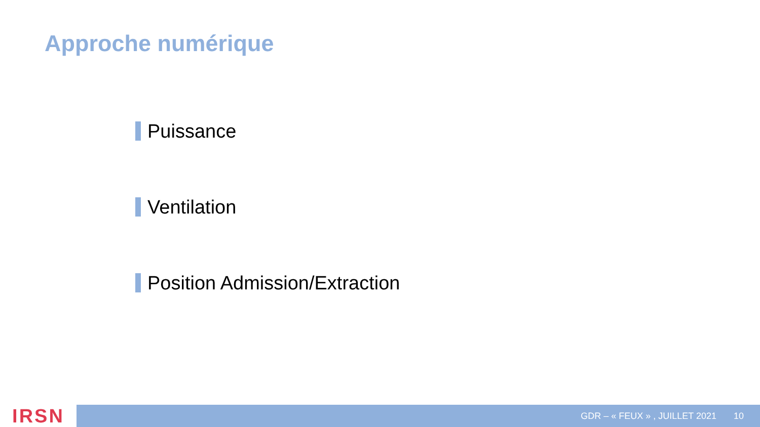Approche numérique
Puissance
Ventilation
Position Admission/Extraction
IRSN
GDR – « FEUX » , JUILLET 2021 10